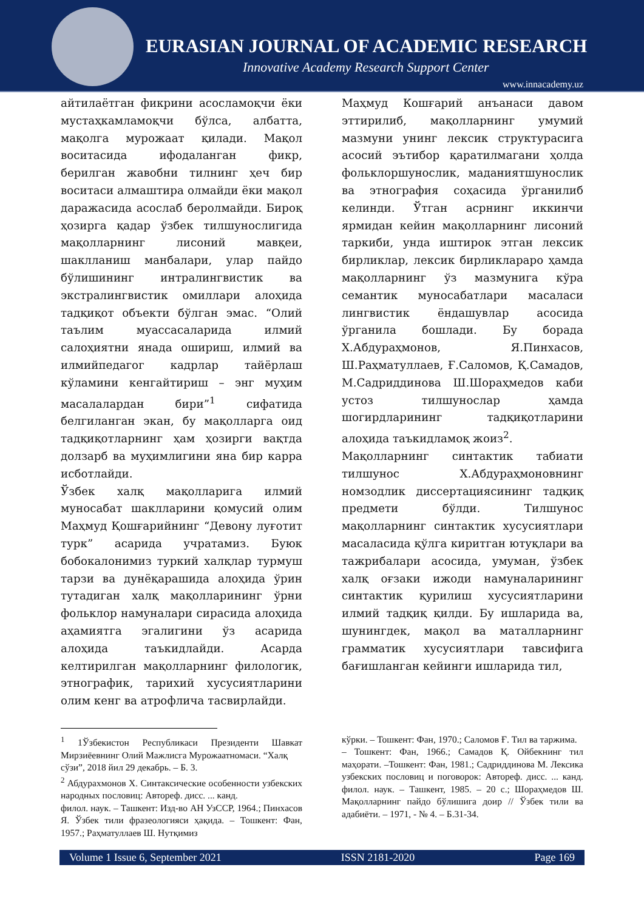EURASIAN JOURNAL OF ACADEMIC RESEARCH
Innovative Academy Research Support Center
www.innacademy.uz
айтилаётган фикрини асосламоқчи ёки мустаҳкамламоқчи бўлса, албатта, мақолга мурожаат қилади. Мақол воситасида ифодаланган фикр, берилган жавобни тилнинг ҳеч бир воситаси алмаштира олмайди ёки мақол даражасида асослаб беролмайди. Бироқ ҳозирга қадар ўзбек тилшунослигида мақолларнинг лисоний мавқеи, шаклланиш манбалари, улар пайдо бўлишининг интралингвистик ва экстралингвистик омиллари алоҳида тадқиқот объекти бўлган эмас. “Олий таълим муассасаларида илмий салоҳиятни янада ошириш, илмий ва илмийпедагог кадрлар тайёрлаш кўламини кенгайтириш – энг муҳим масалалардан бири”<sup>1</sup> сифатида белгиланган экан, бу мақолларга оид тадқиқотларнинг ҳам ҳозирги вақтда долзарб ва муҳимлигини яна бир карра исботлайди.
Ўзбек халқ мақолларига илмий муносабат шаклларини қомусий олим Маҳмуд Қошғарийнинг “Девону луғотит турк” асарида учратамиз. Буюк бобокалонимиз туркий халқлар турмуш тарзи ва дунёқарашида алоҳида ўрин тутадиган халқ мақолларининг ўрни фольклор намуналари сирасида алоҳида аҳамиятга эгалигини ўз асарида алоҳида таъкидлайди. Асарда келтирилган мақолларнинг филологик, этнографик, тарихий хусусиятларини олим кенг ва атрофлича тасвирлайди.
Маҳмуд Кошғарий анъанаси давом эттирилиб, мақолларнинг умумий мазмуни унинг лексик структурасига асосий эътибор қаратилмагани ҳолда фольклоршунослик, маданиятшунослик ва этнография соҳасида ўрганилиб келинди. Ўтган асрнинг иккинчи ярмидан кейин мақолларнинг лисоний таркиби, унда иштирок этган лексик бирликлар, лексик бирликлараро ҳамда мақолларнинг ўз мазмунига кўра семантик муносабатлари масаласи лингвистик ёндашувлар асосида ўрганила бошлади. Бу борада Х.Абдураҳмонов, Я.Пинхасов, Ш.Раҳматуллаев, Ғ.Саломов, Қ.Самадов, М.Садриддинова Ш.Шораҳмедов каби устоз тилшунослар ҳамда шогирдларининг тадқиқотларини алоҳида таъкидламоқ жоиз<sup>2</sup>.
Мақолларнинг синтактик табиати тилшунос Х.Абдураҳмоновнинг номзодлик диссертациясининг тадқиқ предмети бўлди. Тилшунос мақолларнинг синтактик хусусиятлари масаласида қўлга киритган ютуқлари ва тажрибалари асосида, умуман, ўзбек халқ оғзаки ижоди намуналарининг синтактик қурилиш хусусиятларини илмий тадқиқ қилди. Бу ишларида ва, шунингдек, мақол ва маталларнинг грамматик хусусиятлари тавсифига бағишланган кейинги ишларида тил,
<sup>1</sup> 1Ўзбекистон Республикаси Президенти Шавкат Мирзиёевнинг Олий Мажлисга Мурожаатномаси. “Халқ
сўзи”, 2018 йил 29 декабрь. – Б. 3.
<sup>2</sup> Абдурахмонов Х. Синтаксические особенности узбекских народных пословиц: Автореф. дисс. ... канд.
филол. наук. – Ташкент: Изд-во АН УзССР, 1964.; Пинхасов Я. Ўзбек тили фразеологияси ҳақида. – Тошкент: Фан, 1957.; Раҳматуллаев Ш. Нутқимиз
кўрки. – Тошкент: Фан, 1970.; Саломов Ғ. Тил ва таржима.
– Тошкент: Фан, 1966.; Самадов Қ. Ойбекнинг тил маҳорати. –Тошкент: Фан, 1981.; Садриддинова М. Лексика узбекских пословиц и поговорок: Автореф. дисс. ... канд. филол. наук. – Ташкент, 1985. – 20 с.; Шораҳмедов Ш. Мақолларнинг пайдо бўлишига доир // Ўзбек тили ва адабиёти. – 1971, - № 4. – Б.31-34.
Volume 1 Issue 6, September 2021 ISSN 2181-2020 Page 169